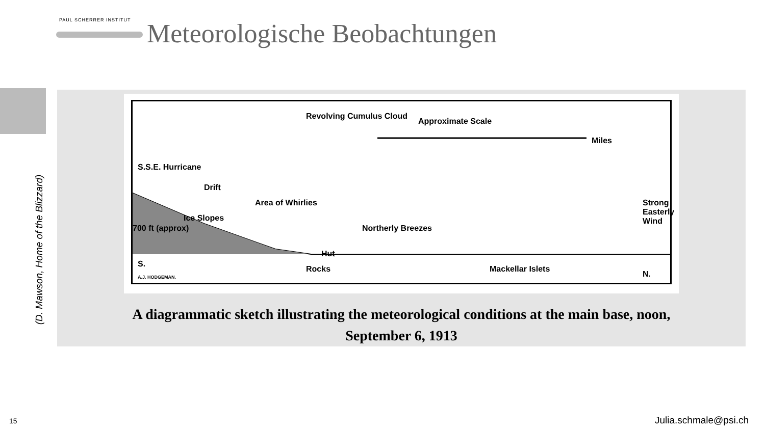PAUL SCHERRER INSTITUT
Meteorologische Beobachtungen
(D. Mawson, Home of the Blizzard)
Revolving Cumulus Cloud
Approximate Scale
Miles
S.S.E. Hurricane
Drift
Area of Whirlies
Ice Slopes
700 ft (approx) Northerly Breezes
Hut
Rocks
Strong Easterly Wind
S.
Mackellar Islets
N. A.J. HODGEMAN.
A diagrammatic sketch illustrating the meteorological conditions at the main base, noon,
September 6, 1913
15 Julia.schmale@psi.ch